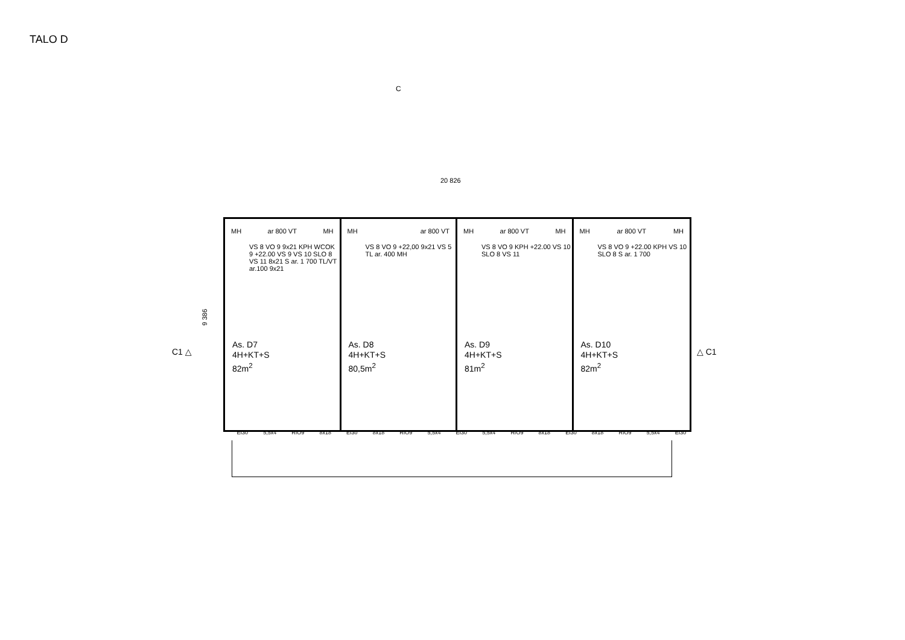TALO D
C
20 826
9 386
C1 △ △ C1
MH ar 800 VT MH
VS 8 VO 9 9x21 KPH WCOK 9 +22.00 VS 9 VS 10 SLO 8 VS 11 8x21 S ar. 1 700 TL/VT ar.100 9x21
As. D7
4H+KT+S
82m<sup>2</sup>
MH ar 800 VT
VS 8 VO 9 +22,00 9x21 VS 5 TL ar. 400 MH
As. D8
4H+KT+S
80,5m<sup>2</sup>
MH ar 800 VT MH
VS 8 VO 9 KPH +22.00 VS 10 SLO 8 VS 11
As. D9
4H+KT+S
81m<sup>2</sup>
MH ar 800 VT MH
VS 8 VO 9 +22.00 KPH VS 10 SLO 8 S ar. 1 700
As. D10
4H+KT+S
82m<sup>2</sup>
EI30 5,5x4 RIO9 8x18 EI30 8x18 RIO9 5,5x4 EI30 5,5x4 RIO9 8x18 EI30 8x18 RIO9 5,5x4 EI30